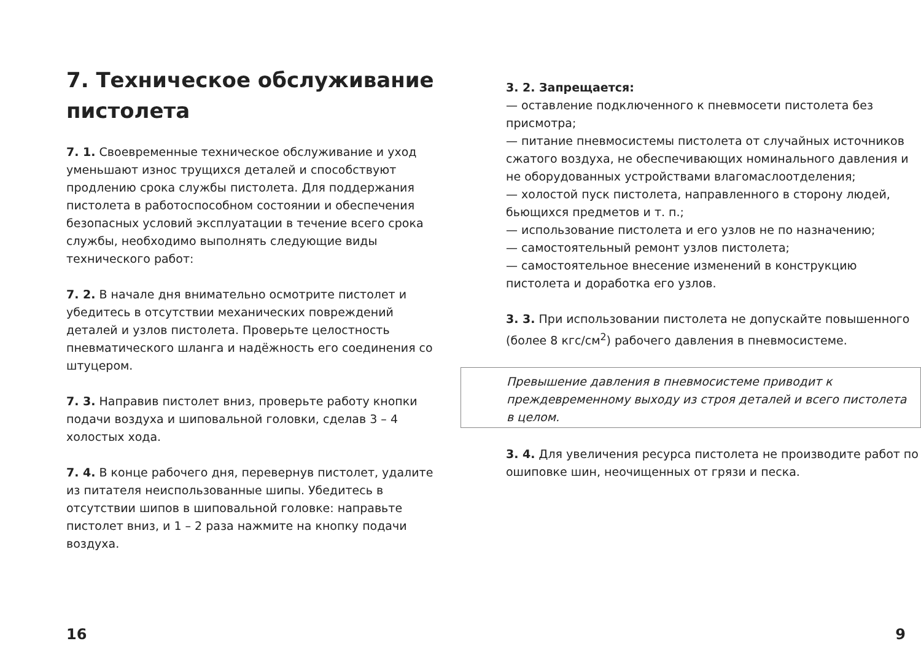7. Техническое обслуживание пистолета
7. 1. Своевременные техническое обслуживание и уход уменьшают износ трущихся деталей и способствуют продлению срока службы пистолета. Для поддержания пистолета в работоспособном состоянии и обеспечения безопасных условий эксплуатации в течение всего срока службы, необходимо выполнять следующие виды технического работ:
7. 2. В начале дня внимательно осмотрите пистолет и убедитесь в отсутствии механических повреждений деталей и узлов пистолета. Проверьте целостность пневматического шланга и надёжность его соединения со штуцером.
7. 3. Направив пистолет вниз, проверьте работу кнопки подачи воздуха и шиповальной головки, сделав 3 – 4 холостых хода.
7. 4. В конце рабочего дня, перевернув пистолет, удалите из питателя неиспользованные шипы. Убедитесь в отсутствии шипов в шиповальной головке: направьте пистолет вниз, и 1 – 2 раза нажмите на кнопку подачи воздуха.
3. 2. Запрещается:
— оставление подключенного к пневмосети пистолета без присмотра;
— питание пневмосистемы пистолета от случайных источников сжатого воздуха, не обеспечивающих номинального давления и не оборудованных устройствами влагомаслоотделения;
— холостой пуск пистолета, направленного в сторону людей, бьющихся предметов и т. п.;
— использование пистолета и его узлов не по назначению;
— самостоятельный ремонт узлов пистолета;
— самостоятельное внесение изменений в конструкцию пистолета и доработка его узлов.
3. 3. При использовании пистолета не допускайте повышенного (более 8 кгс/см<sup>2</sup>) рабочего давления в пневмосистеме.
Превышение давления в пневмосистеме приводит к преждевременному выходу из строя деталей и всего пистолета в целом.
3. 4. Для увеличения ресурса пистолета не производите работ по ошиповке шин, неочищенных от грязи и песка.
16 9